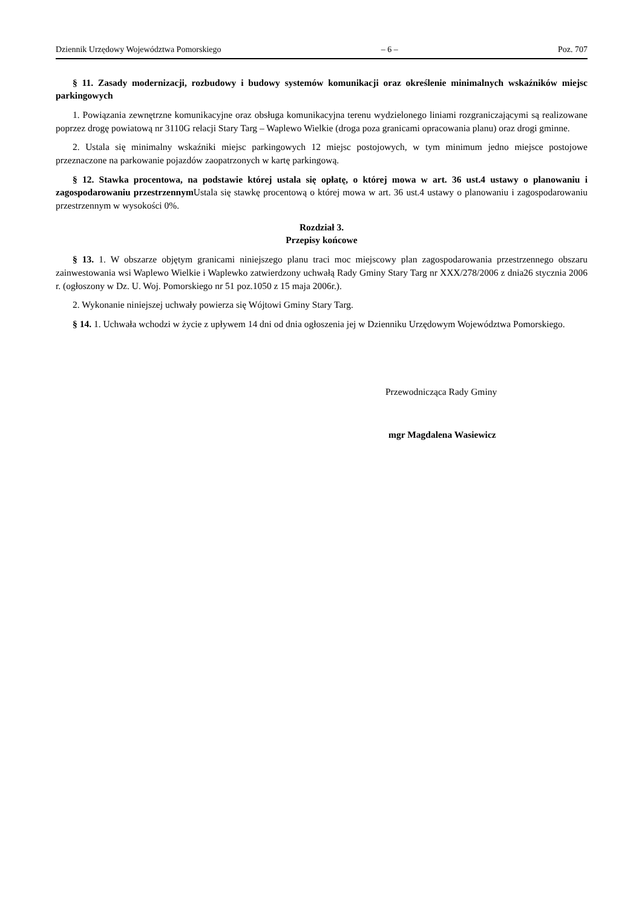Dziennik Urzędowy Województwa Pomorskiego – 6 – Poz. 707
§ 11. Zasady modernizacji, rozbudowy i budowy systemów komunikacji oraz określenie minimalnych wskaźników miejsc parkingowych
1. Powiązania zewnętrzne komunikacyjne oraz obsługa komunikacyjna terenu wydzielonego liniami rozgraniczającymi są realizowane poprzez drogę powiatową nr 3110G relacji Stary Targ – Waplewo Wielkie (droga poza granicami opracowania planu) oraz drogi gminne.
2. Ustala się minimalny wskaźniki miejsc parkingowych 12 miejsc postojowych, w tym minimum jedno miejsce postojowe przeznaczone na parkowanie pojazdów zaopatrzonych w kartę parkingową.
§ 12. Stawka procentowa, na podstawie której ustala się opłatę, o której mowa w art. 36 ust.4 ustawy o planowaniu i zagospodarowaniu przestrzennym Ustala się stawkę procentową o której mowa w art. 36 ust.4 ustawy o planowaniu i zagospodarowaniu przestrzennym w wysokości 0%.
Rozdział 3.
Przepisy końcowe
§ 13. 1. W obszarze objętym granicami niniejszego planu traci moc miejscowy plan zagospodarowania przestrzennego obszaru zainwestowania wsi Waplewo Wielkie i Waplewko zatwierdzony uchwałą Rady Gminy Stary Targ nr XXX/278/2006 z dnia26 stycznia 2006 r. (ogłoszony w Dz. U. Woj. Pomorskiego nr 51 poz.1050 z 15 maja 2006r.).
2. Wykonanie niniejszej uchwały powierza się Wójtowi Gminy Stary Targ.
§ 14. 1. Uchwała wchodzi w życie z upływem 14 dni od dnia ogłoszenia jej w Dzienniku Urzędowym Województwa Pomorskiego.
Przewodnicząca Rady Gminy
mgr Magdalena Wasiewicz